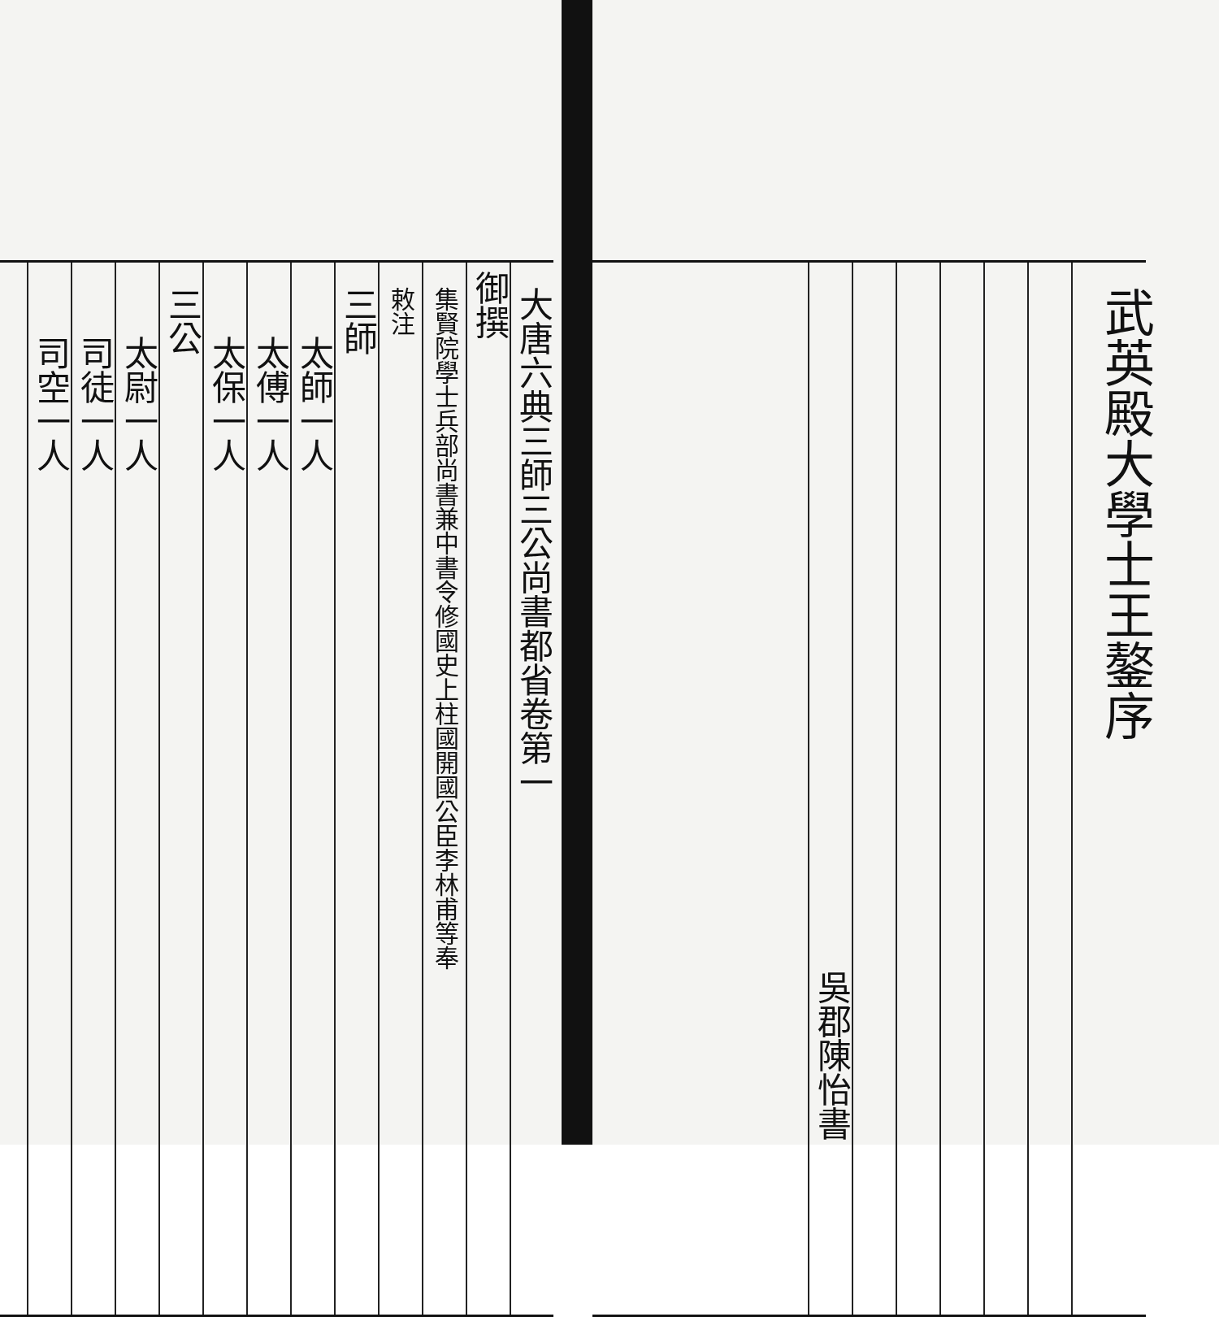武英殿大學士王鏊序
吳郡陳怡書
大唐六典三師三公尚書都省卷第一
御撰
集賢院學士兵部尚書兼中書令修國史上柱國開國公臣李林甫等奉
敕注
三師
太師一人
太傅一人
太保一人
三公
太尉一人
司徒一人
司空一人